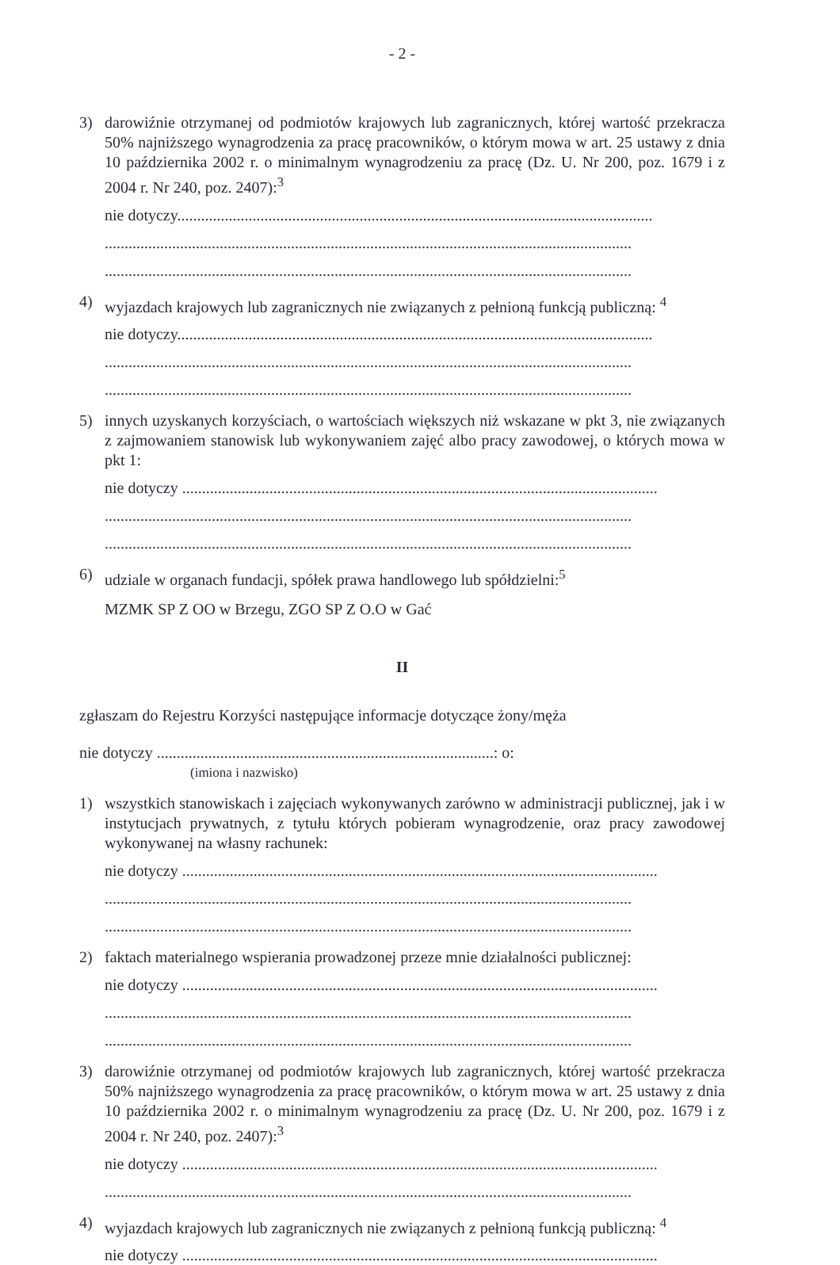- 2 -
3) darowiźnie otrzymanej od podmiotów krajowych lub zagranicznych, której wartość przekracza 50% najniższego wynagrodzenia za pracę pracowników, o którym mowa w art. 25 ustawy z dnia 10 października 2002 r. o minimalnym wynagrodzeniu za pracę (Dz. U. Nr 200, poz. 1679 i z 2004 r. Nr 240, poz. 2407):<sup>3</sup>
nie dotyczy........................................................................................................................
.....................................................................................................................................
.....................................................................................................................................
4) wyjazdach krajowych lub zagranicznych nie związanych z pełnioną funkcją publiczną: <sup>4</sup>
nie dotyczy........................................................................................................................
.....................................................................................................................................
.....................................................................................................................................
5) innych uzyskanych korzyściach, o wartościach większych niż wskazane w pkt 3, nie związanych z zajmowaniem stanowisk lub wykonywaniem zajęć albo pracy zawodowej, o których mowa w pkt 1:
nie dotyczy ........................................................................................................................
.....................................................................................................................................
.....................................................................................................................................
6) udziale w organach fundacji, spółek prawa handlowego lub spółdzielni:<sup>5</sup>
MZMK SP Z OO w Brzegu, ZGO SP Z O.O w Gać
II
zgłaszam do Rejestru Korzyści następujące informacje dotyczące żony/męża
nie dotyczy .....................................................................................: o:
(imiona i nazwisko)
1) wszystkich stanowiskach i zajęciach wykonywanych zarówno w administracji publicznej, jak i w instytucjach prywatnych, z tytułu których pobieram wynagrodzenie, oraz pracy zawodowej wykonywanej na własny rachunek:
nie dotyczy ........................................................................................................................
.....................................................................................................................................
.....................................................................................................................................
2) faktach materialnego wspierania prowadzonej przeze mnie działalności publicznej:
nie dotyczy ........................................................................................................................
.....................................................................................................................................
.....................................................................................................................................
3) darowiźnie otrzymanej od podmiotów krajowych lub zagranicznych, której wartość przekracza 50% najniższego wynagrodzenia za pracę pracowników, o którym mowa w art. 25 ustawy z dnia 10 października 2002 r. o minimalnym wynagrodzeniu za pracę (Dz. U. Nr 200, poz. 1679 i z 2004 r. Nr 240, poz. 2407):<sup>3</sup>
nie dotyczy ........................................................................................................................
.....................................................................................................................................
4) wyjazdach krajowych lub zagranicznych nie związanych z pełnioną funkcją publiczną: <sup>4</sup>
nie dotyczy ........................................................................................................................